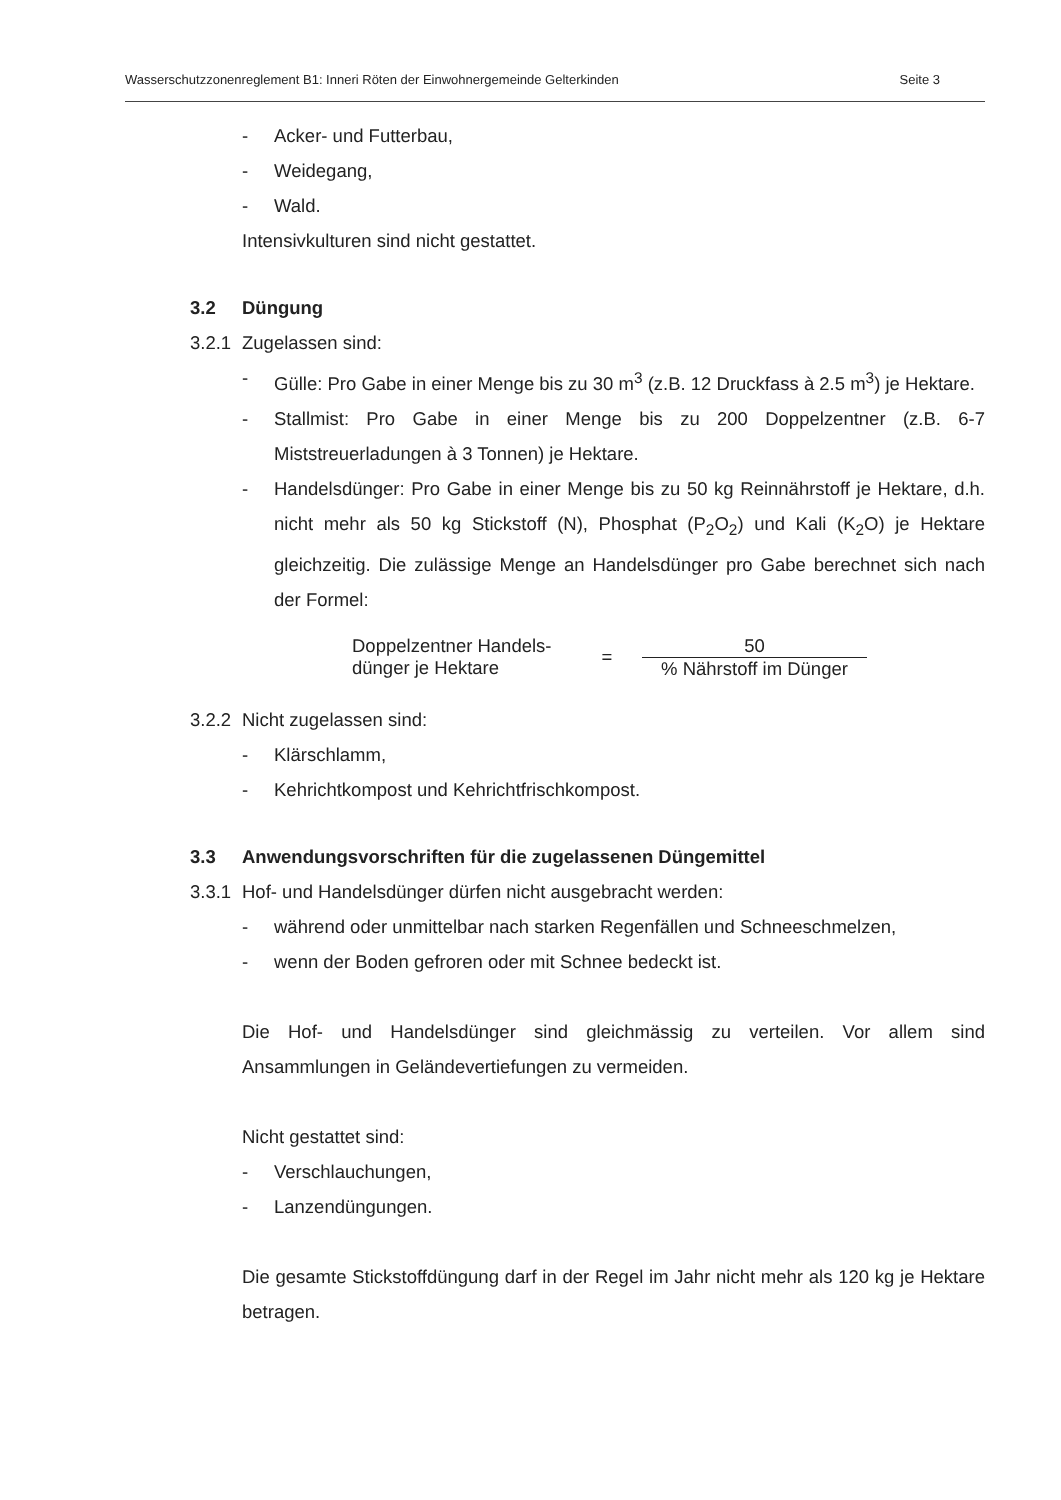Wasserschutzzonenreglement B1: Inneri Röten der Einwohnergemeinde Gelterkinden Seite 3
- Acker- und Futterbau,
- Weidegang,
- Wald.
Intensivkulturen sind nicht gestattet.
3.2 Düngung
3.2.1 Zugelassen sind:
- Gülle: Pro Gabe in einer Menge bis zu 30 m<sup>3</sup> (z.B. 12 Druckfass à 2.5 m<sup>3</sup>) je Hektare.
- Stallmist: Pro Gabe in einer Menge bis zu 200 Doppelzentner (z.B. 6-7 Miststreuerladungen à 3 Tonnen) je Hektare.
- Handelsdünger: Pro Gabe in einer Menge bis zu 50 kg Reinnährstoff je Hektare, d.h. nicht mehr als 50 kg Stickstoff (N), Phosphat (P<sub>2</sub>O<sub>2</sub>) und Kali (K<sub>2</sub>O) je Hektare gleichzeitig. Die zulässige Menge an Handelsdünger pro Gabe berechnet sich nach der Formel:
Doppelzentner Handels-
dünger je Hektare
=
50
% Nährstoff im Dünger
3.2.2 Nicht zugelassen sind:
- Klärschlamm,
- Kehrichtkompost und Kehrichtfrischkompost.
3.3 Anwendungsvorschriften für die zugelassenen Düngemittel
3.3.1 Hof- und Handelsdünger dürfen nicht ausgebracht werden:
- während oder unmittelbar nach starken Regenfällen und Schneeschmelzen,
- wenn der Boden gefroren oder mit Schnee bedeckt ist.
Die Hof- und Handelsdünger sind gleichmässig zu verteilen. Vor allem sind Ansammlungen in Geländevertiefungen zu vermeiden.
Nicht gestattet sind:
- Verschlauchungen,
- Lanzendüngungen.
Die gesamte Stickstoffdüngung darf in der Regel im Jahr nicht mehr als 120 kg je Hektare betragen.